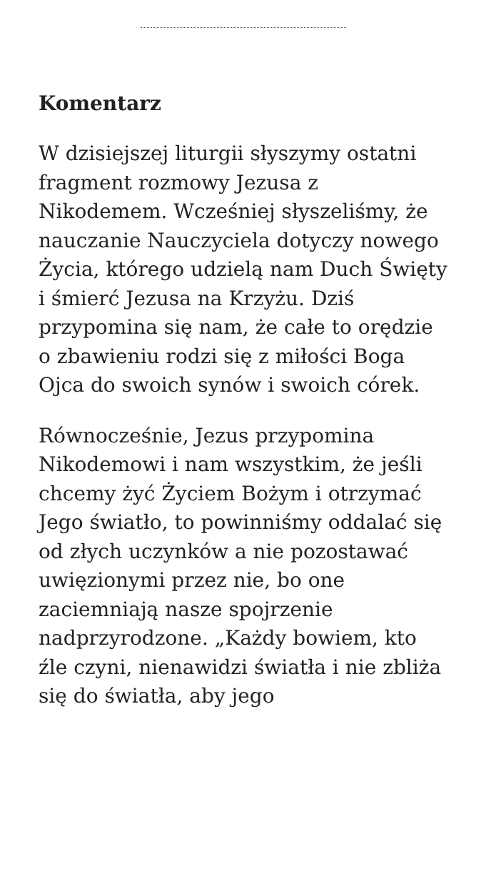Komentarz
W dzisiejszej liturgii słyszymy ostatni fragment rozmowy Jezusa z Nikodemem. Wcześniej słyszeliśmy, że nauczanie Nauczyciela dotyczy nowego Życia, którego udzielą nam Duch Święty i śmierć Jezusa na Krzyżu. Dziś przypomina się nam, że całe to orędzie o zbawieniu rodzi się z miłości Boga Ojca do swoich synów i swoich córek.
Równocześnie, Jezus przypomina Nikodemowi i nam wszystkim, że jeśli chcemy żyć Życiem Bożym i otrzymać Jego światło, to powinniśmy oddalać się od złych uczynków a nie pozostawać uwięzionymi przez nie, bo one zaciemniają nasze spojrzenie nadprzyrodzone. „Każdy bowiem, kto źle czyni, nienawidzi światła i nie zbliża się do światła, aby jego